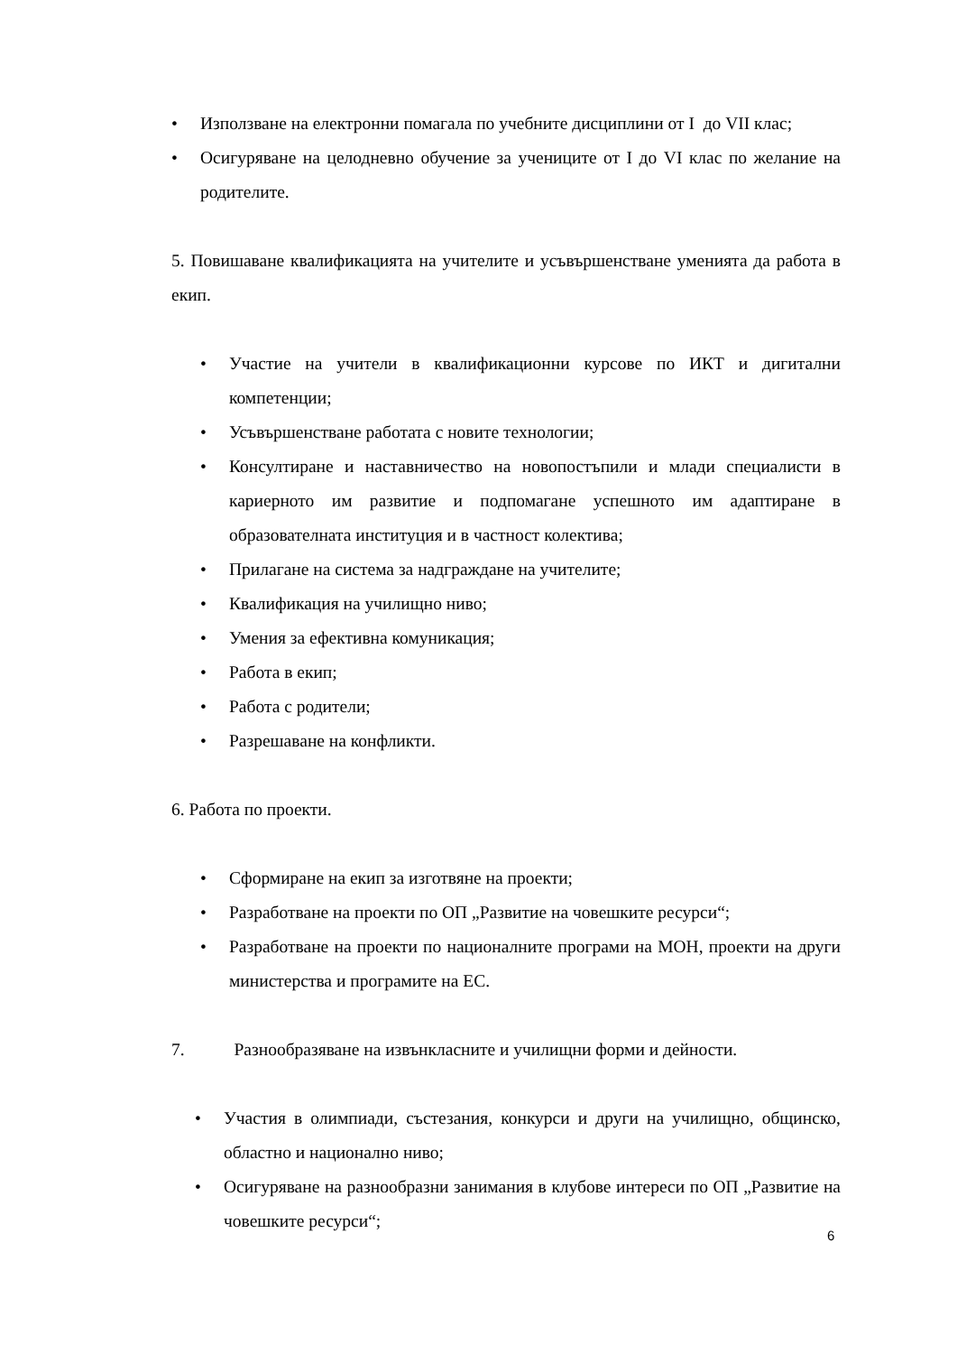• Използване на електронни помагала по учебните дисциплини от I до VII клас;
• Осигуряване на целодневно обучение за учениците от I до VI клас по желание на родителите.
5. Повишаване квалификацията на учителите и усъвършенстване уменията да работа в екип.
• Участие на учители в квалификационни курсове по ИКТ и дигитални компетенции;
• Усъвършенстване работата с новите технологии;
• Консултиране и наставничество на новопостъпили и млади специалисти в кариерното им развитие и подпомагане успешното им адаптиране в образователната институция и в частност колектива;
• Прилагане на система за надграждане на учителите;
• Квалификация на училищно ниво;
• Умения за ефективна комуникация;
• Работа в екип;
• Работа с родители;
• Разрешаване на конфликти.
6. Работа по проекти.
• Сформиране на екип за изготвяне на проекти;
• Разработване на проекти по ОП „Развитие на човешките ресурси“;
• Разработване на проекти по националните програми на МОН, проекти на други министерства и програмите на ЕС.
7. Разнообразяване на извънкласните и училищни форми и дейности.
• Участия в олимпиади, състезания, конкурси и други на училищно, общинско, областно и национално ниво;
• Осигуряване на разнообразни занимания в клубове интереси по ОП „Развитие на човешките ресурси“;
6